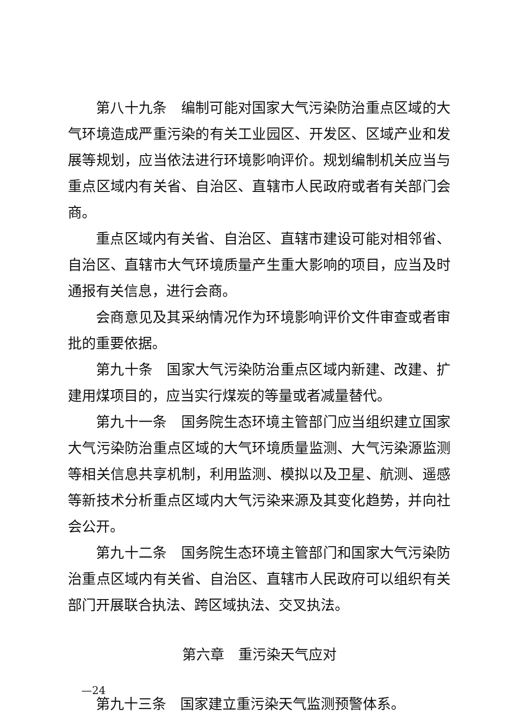第八十九条　编制可能对国家大气污染防治重点区域的大气环境造成严重污染的有关工业园区、开发区、区域产业和发展等规划，应当依法进行环境影响评价。规划编制机关应当与重点区域内有关省、自治区、直辖市人民政府或者有关部门会商。
重点区域内有关省、自治区、直辖市建设可能对相邻省、自治区、直辖市大气环境质量产生重大影响的项目，应当及时通报有关信息，进行会商。
会商意见及其采纳情况作为环境影响评价文件审查或者审批的重要依据。
第九十条　国家大气污染防治重点区域内新建、改建、扩建用煤项目的，应当实行煤炭的等量或者减量替代。
第九十一条　国务院生态环境主管部门应当组织建立国家大气污染防治重点区域的大气环境质量监测、大气污染源监测等相关信息共享机制，利用监测、模拟以及卫星、航测、遥感等新技术分析重点区域内大气污染来源及其变化趋势，并向社会公开。
第九十二条　国务院生态环境主管部门和国家大气污染防治重点区域内有关省、自治区、直辖市人民政府可以组织有关部门开展联合执法、跨区域执法、交叉执法。
第六章　重污染天气应对
第九十三条　国家建立重污染天气监测预警体系。
—24